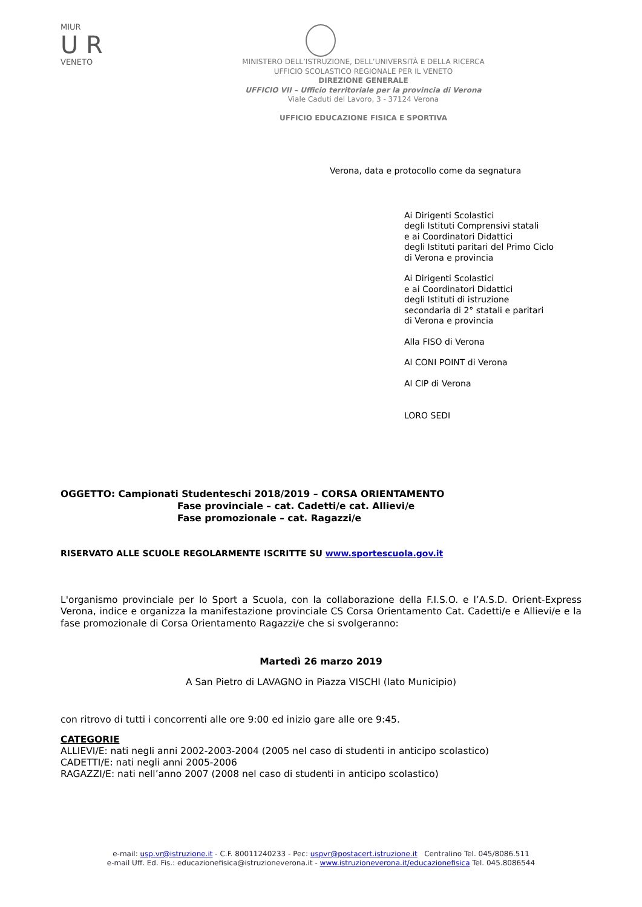MIUR
U R
VENETO
MINISTERO DELL’ISTRUZIONE, DELL’UNIVERSITÀ E DELLA RICERCA
UFFICIO SCOLASTICO REGIONALE PER IL VENETO
DIREZIONE GENERALE
UFFICIO VII – Ufficio territoriale per la provincia di Verona
Viale Caduti del Lavoro, 3 - 37124 Verona
UFFICIO EDUCAZIONE FISICA E SPORTIVA
Verona, data e protocollo come da segnatura
Ai Dirigenti Scolastici
degli Istituti Comprensivi statali
e ai Coordinatori Didattici
degli Istituti paritari del Primo Ciclo
di Verona e provincia
Ai Dirigenti Scolastici
e ai Coordinatori Didattici
degli Istituti di istruzione
secondaria di 2° statali e paritari
di Verona e provincia
Alla FISO di Verona
Al CONI POINT di Verona
Al CIP di Verona
LORO SEDI
OGGETTO: Campionati Studenteschi 2018/2019 – CORSA ORIENTAMENTO
Fase provinciale – cat. Cadetti/e cat. Allievi/e
Fase promozionale – cat. Ragazzi/e
RISERVATO ALLE SCUOLE REGOLARMENTE ISCRITTE SU www.sportescuola.gov.it
L'organismo provinciale per lo Sport a Scuola, con la collaborazione della F.I.S.O. e l’A.S.D. Orient-Express Verona, indice e organizza la manifestazione provinciale CS Corsa Orientamento Cat. Cadetti/e e Allievi/e e la fase promozionale di Corsa Orientamento Ragazzi/e che si svolgeranno:
Martedì 26 marzo 2019
A San Pietro di LAVAGNO in Piazza VISCHI (lato Municipio)
con ritrovo di tutti i concorrenti alle ore 9:00 ed inizio gare alle ore 9:45.
CATEGORIE
ALLIEVI/E: nati negli anni 2002-2003-2004 (2005 nel caso di studenti in anticipo scolastico)
CADETTI/E: nati negli anni 2005-2006
RAGAZZI/E: nati nell’anno 2007 (2008 nel caso di studenti in anticipo scolastico)
e-mail: usp.vr@istruzione.it - C.F. 80011240233 - Pec: uspvr@postacert.istruzione.it Centralino Tel. 045/8086.511
e-mail Uff. Ed. Fis.: educazionefisica@istruzioneverona.it - www.istruzioneverona.it/educazionefisica Tel. 045.8086544